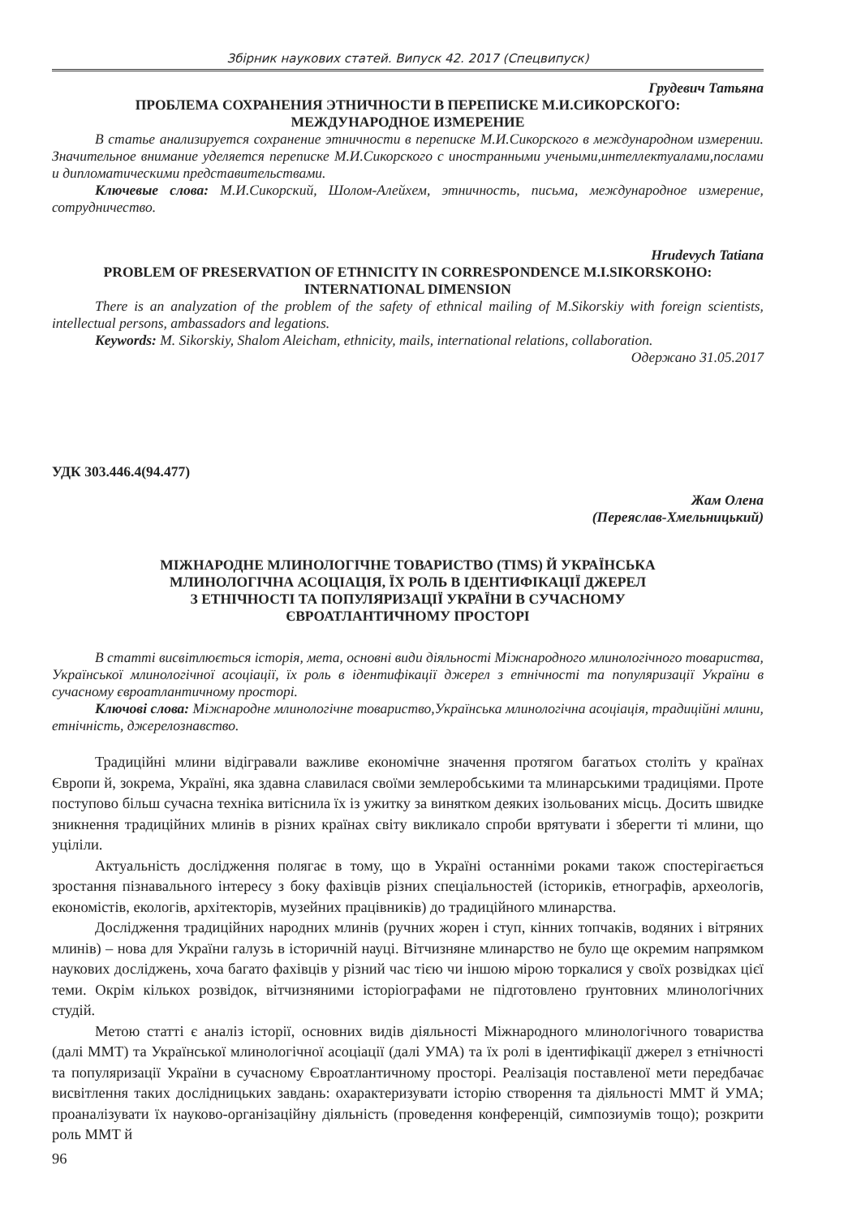Збірник наукових статей. Випуск 42. 2017 (Спецвипуск)
Грудевич Татьяна
ПРОБЛЕМА СОХРАНЕНИЯ ЭТНИЧНОСТИ В ПЕРЕПИСКЕ М.И.СИКОРСКОГО:
МЕЖДУНАРОДНОЕ ИЗМЕРЕНИЕ
В статье анализируется сохранение этничности в переписке М.И.Сикорского в международном измерении. Значительное внимание уделяется переписке М.И.Сикорского с иностранными учеными,интеллектуалами,послами и дипломатическими представительствами.
Ключевые слова: М.И.Сикорский, Шолом-Алейхем, этничность, письма, международное измерение, сотрудничество.
Hrudevych Tatiana
PROBLEM OF PRESERVATION OF ETHNICITY IN CORRESPONDENCE M.I.SIKORSKOHO:
INTERNATIONAL DIMENSION
There is an analyzation of the problem of the safety of ethnical mailing of M.Sikorskiy with foreign scientists, intellectual persons, ambassadors and legations.
Keywords: M. Sikorskiy, Shalom Aleicham, ethnicity, mails, international relations, collaboration.
Одержано 31.05.2017
УДК 303.446.4(94.477)
Жам Олена
(Переяслав-Хмельницький)
МІЖНАРОДНЕ МЛИНОЛОГІЧНЕ ТОВАРИСТВО (TIMS) Й УКРАЇНСЬКА
МЛИНОЛОГІЧНА АСОЦІАЦІЯ, ЇХ РОЛЬ В ІДЕНТИФІКАЦІЇ ДЖЕРЕЛ
З ЕТНІЧНОСТІ ТА ПОПУЛЯРИЗАЦІЇ УКРАЇНИ В СУЧАСНОМУ
ЄВРОАТЛАНТИЧНОМУ ПРОСТОРІ
В статті висвітлюється історія, мета, основні види діяльності Міжнародного млинологічного товариства, Української млинологічної асоціації, їх роль в ідентифікації джерел з етнічності та популяризації України в сучасному євроатлантичному просторі.
Ключові слова: Міжнародне млинологічне товариство,Українська млинологічна асоціація, традиційні млини, етнічність, джерелознавство.
Традиційні млини відігравали важливе економічне значення протягом багатьох століть у країнах Європи й, зокрема, Україні, яка здавна славилася своїми землеробськими та млинарськими традиціями. Проте поступово більш сучасна техніка витіснила їх із ужитку за винятком деяких ізольованих місць. Досить швидке зникнення традиційних млинів в різних країнах світу викликало спроби врятувати і зберегти ті млини, що уціліли.
Актуальність дослідження полягає в тому, що в Україні останніми роками також спостерігається зростання пізнавального інтересу з боку фахівців різних спеціальностей (істориків, етнографів, археологів, економістів, екологів, архітекторів, музейних працівників) до традиційного млинарства.
Дослідження традиційних народних млинів (ручних жорен і ступ, кінних топчаків, водяних і вітряних млинів) – нова для України галузь в історичній науці. Вітчизняне млинарство не було ще окремим напрямком наукових досліджень, хоча багато фахівців у різний час тією чи іншою мірою торкалися у своїх розвідках цієї теми. Окрім кількох розвідок, вітчизняними історіографами не підготовлено ґрунтовних млинологічних студій.
Метою статті є аналіз історії, основних видів діяльності Міжнародного млинологічного товариства (далі ММТ) та Української млинологічної асоціації (далі УМА) та їх ролі в ідентифікації джерел з етнічності та популяризації України в сучасному Євроатлантичному просторі. Реалізація поставленої мети передбачає висвітлення таких дослідницьких завдань: охарактеризувати історію створення та діяльності ММТ й УМА; проаналізувати їх науково-організаційну діяльність (проведення конференцій, симпозиумів тощо); розкрити роль ММТ й
96